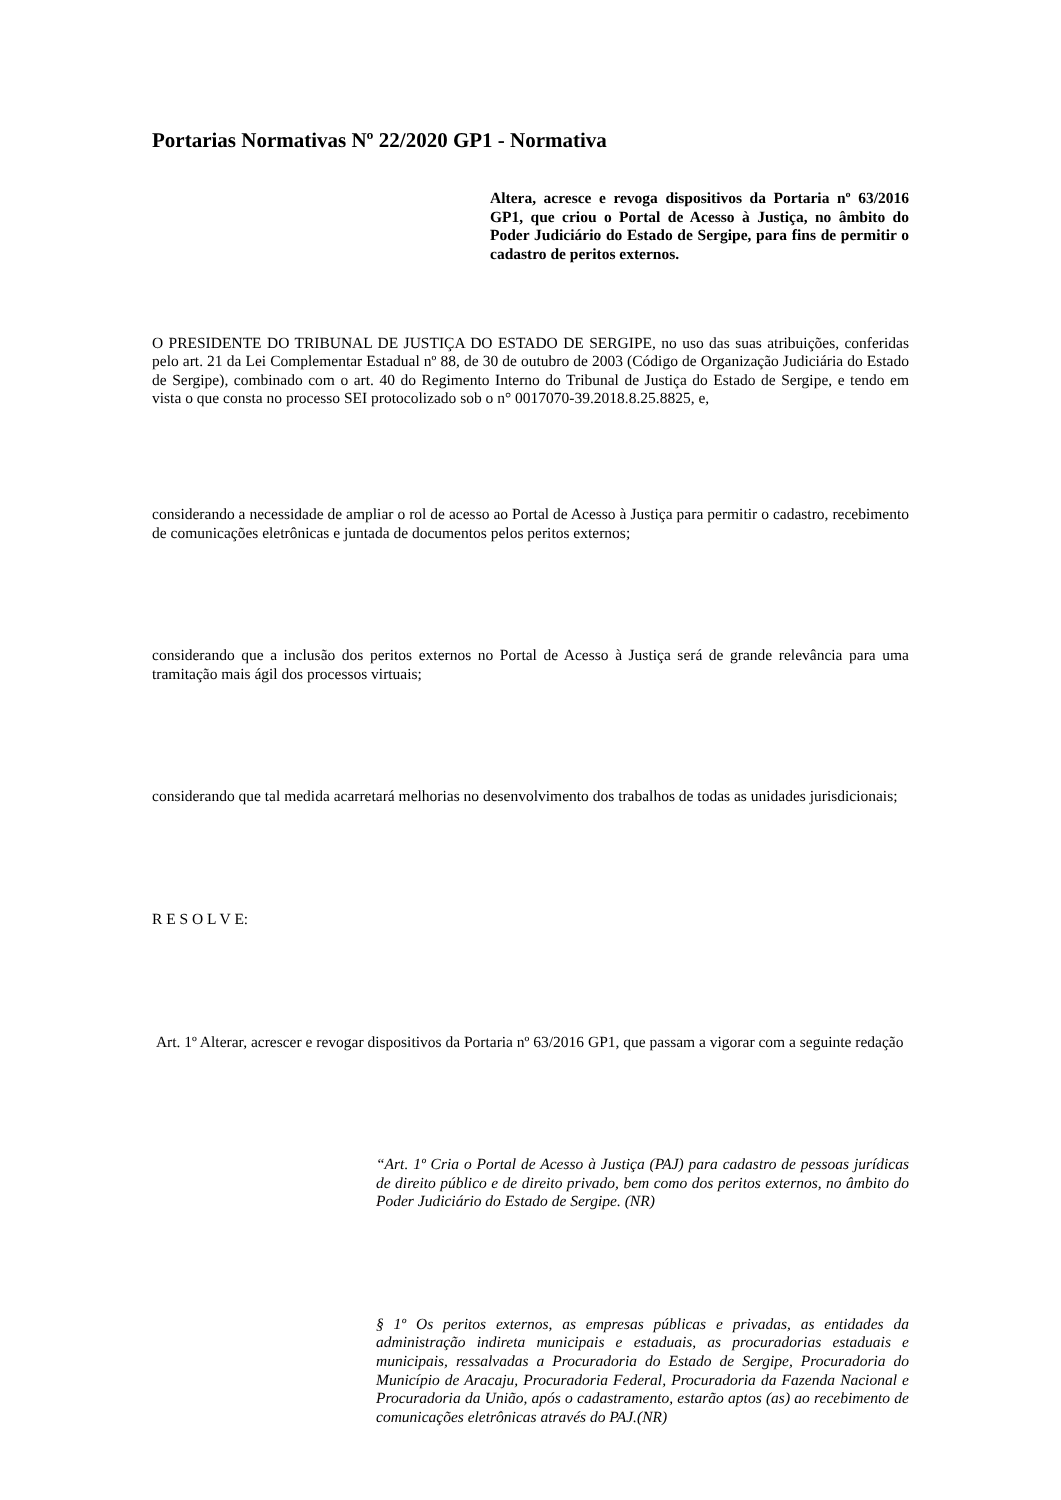Portarias Normativas Nº 22/2020 GP1 - Normativa
Altera, acresce e revoga dispositivos da Portaria nº 63/2016 GP1, que criou o Portal de Acesso à Justiça, no âmbito do Poder Judiciário do Estado de Sergipe, para fins de permitir o cadastro de peritos externos.
O PRESIDENTE DO TRIBUNAL DE JUSTIÇA DO ESTADO DE SERGIPE, no uso das suas atribuições, conferidas pelo art. 21 da Lei Complementar Estadual nº 88, de 30 de outubro de 2003 (Código de Organização Judiciária do Estado de Sergipe), combinado com o art. 40 do Regimento Interno do Tribunal de Justiça do Estado de Sergipe, e tendo em vista o que consta no processo SEI protocolizado sob o n° 0017070-39.2018.8.25.8825, e,
considerando a necessidade de ampliar o rol de acesso ao Portal de Acesso à Justiça para permitir o cadastro, recebimento de comunicações eletrônicas e juntada de documentos pelos peritos externos;
considerando que a inclusão dos peritos externos no Portal de Acesso à Justiça será de grande relevância para uma tramitação mais ágil dos processos virtuais;
considerando que tal medida acarretará melhorias no desenvolvimento dos trabalhos de todas as unidades jurisdicionais;
R E S O L V E:
Art. 1º Alterar, acrescer e revogar dispositivos da Portaria nº 63/2016 GP1, que passam a vigorar com a seguinte redação
“Art. 1º Cria o Portal de Acesso à Justiça (PAJ) para cadastro de pessoas jurídicas de direito público e de direito privado, bem como dos peritos externos, no âmbito do Poder Judiciário do Estado de Sergipe. (NR)
§ 1º Os peritos externos, as empresas públicas e privadas, as entidades da administração indireta municipais e estaduais, as procuradorias estaduais e municipais, ressalvadas a Procuradoria do Estado de Sergipe, Procuradoria do Município de Aracaju, Procuradoria Federal, Procuradoria da Fazenda Nacional e Procuradoria da União, após o cadastramento, estarão aptos (as) ao recebimento de comunicações eletrônicas através do PAJ.(NR)